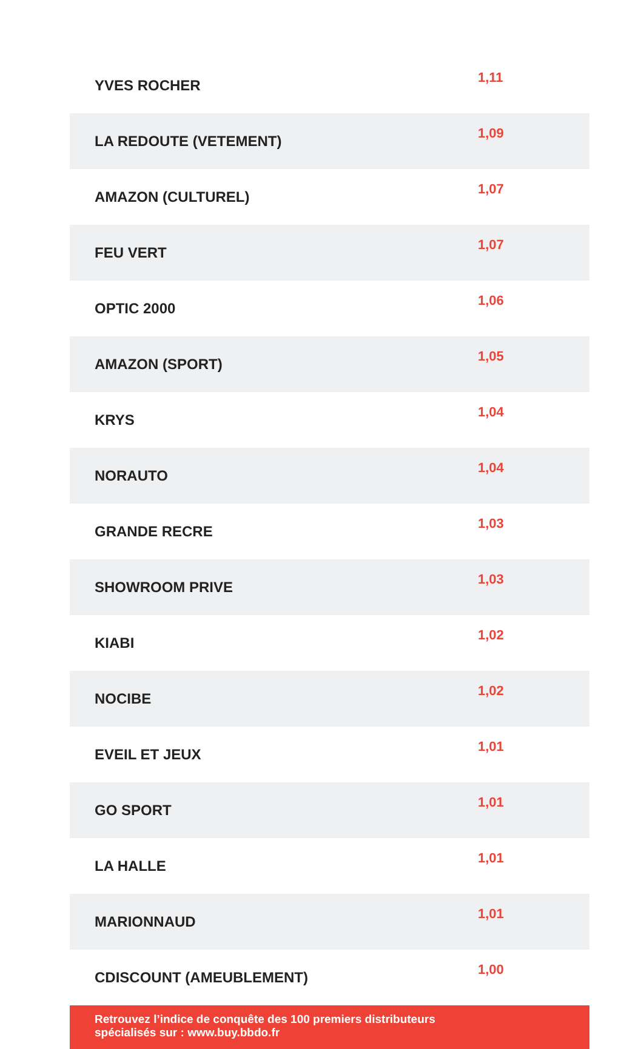| YVES ROCHER | 1,11 |
| LA REDOUTE (VETEMENT) | 1,09 |
| AMAZON (CULTUREL) | 1,07 |
| FEU VERT | 1,07 |
| OPTIC 2000 | 1,06 |
| AMAZON (SPORT) | 1,05 |
| KRYS | 1,04 |
| NORAUTO | 1,04 |
| GRANDE RECRE | 1,03 |
| SHOWROOM PRIVE | 1,03 |
| KIABI | 1,02 |
| NOCIBE | 1,02 |
| EVEIL ET JEUX | 1,01 |
| GO SPORT | 1,01 |
| LA HALLE | 1,01 |
| MARIONNAUD | 1,01 |
| CDISCOUNT (AMEUBLEMENT) | 1,00 |
Retrouvez l’indice de conquête des 100 premiers distributeurs
spécialisés sur : www.buy.bbdo.fr